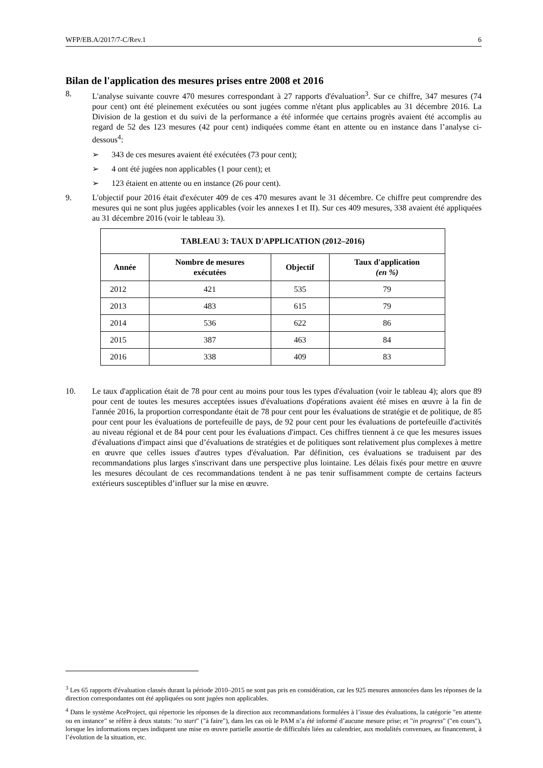WFP/EB.A/2017/7-C/Rev.1 6
Bilan de l'application des mesures prises entre 2008 et 2016
8. L'analyse suivante couvre 470 mesures correspondant à 27 rapports d'évaluation<sup>3</sup>. Sur ce chiffre, 347 mesures (74 pour cent) ont été pleinement exécutées ou sont jugées comme n'étant plus applicables au 31 décembre 2016. La Division de la gestion et du suivi de la performance a été informée que certains progrès avaient été accomplis au regard de 52 des 123 mesures (42 pour cent) indiquées comme étant en attente ou en instance dans l’analyse ci-dessous<sup>4</sup>:
➢ 343 de ces mesures avaient été exécutées (73 pour cent);
➢ 4 ont été jugées non applicables (1 pour cent); et
➢ 123 étaient en attente ou en instance (26 pour cent).
9. L'objectif pour 2016 était d'exécuter 409 de ces 470 mesures avant le 31 décembre. Ce chiffre peut comprendre des mesures qui ne sont plus jugées applicables (voir les annexes I et II). Sur ces 409 mesures, 338 avaient été appliquées au 31 décembre 2016 (voir le tableau 3).
| TABLEAU 3: TAUX D'APPLICATION (2012–2016) | | | |
| --- | --- | --- | --- |
| Année | Nombre de mesures exécutées | Objectif | Taux d'application (en %) |
| 2012 | 421 | 535 | 79 |
| 2013 | 483 | 615 | 79 |
| 2014 | 536 | 622 | 86 |
| 2015 | 387 | 463 | 84 |
| 2016 | 338 | 409 | 83 |
10. Le taux d'application était de 78 pour cent au moins pour tous les types d'évaluation (voir le tableau 4); alors que 89 pour cent de toutes les mesures acceptées issues d'évaluations d'opérations avaient été mises en œuvre à la fin de l'année 2016, la proportion correspondante était de 78 pour cent pour les évaluations de stratégie et de politique, de 85 pour cent pour les évaluations de portefeuille de pays, de 92 pour cent pour les évaluations de portefeuille d'activités au niveau régional et de 84 pour cent pour les évaluations d'impact. Ces chiffres tiennent à ce que les mesures issues d'évaluations d'impact ainsi que d’évaluations de stratégies et de politiques sont relativement plus complexes à mettre en œuvre que celles issues d'autres types d'évaluation. Par définition, ces évaluations se traduisent par des recommandations plus larges s'inscrivant dans une perspective plus lointaine. Les délais fixés pour mettre en œuvre les mesures découlant de ces recommandations tendent à ne pas tenir suffisamment compte de certains facteurs extérieurs susceptibles d’influer sur la mise en œuvre.
<sup>3</sup> Les 65 rapports d'évaluation classés durant la période 2010–2015 ne sont pas pris en considération, car les 925 mesures annoncées dans les réponses de la direction correspondantes ont été appliquées ou sont jugées non applicables.
<sup>4</sup> Dans le système AceProject, qui répertorie les réponses de la direction aux recommandations formulées à l’issue des évaluations, la catégorie "en attente ou en instance" se réfère à deux statuts: "to start" ("à faire"), dans les cas où le PAM n’a été informé d’aucune mesure prise; et "in progress" ("en cours"), lorsque les informations reçues indiquent une mise en œuvre partielle assortie de difficultés liées au calendrier, aux modalités convenues, au financement, à l’évolution de la situation, etc.